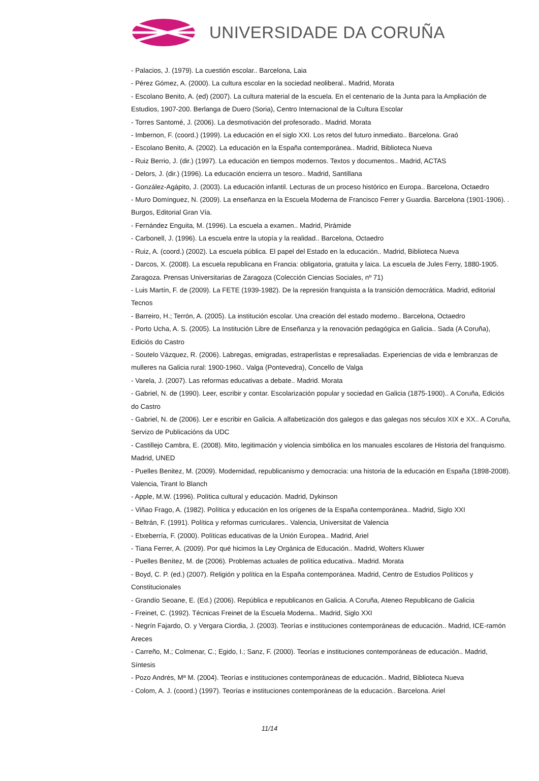UNIVERSIDADE DA CORUÑA
- Palacios, J. (1979). La cuestión escolar.. Barcelona, Laia
- Pérez Gómez, A. (2000). La cultura escolar en la sociedad neoliberal.. Madrid, Morata
- Escolano Benito, A. (ed) (2007). La cultura material de la escuela. En el centenario de la Junta para la Ampliación de Estudios, 1907-200. Berlanga de Duero (Soria), Centro Internacional de la Cultura Escolar
- Torres Santomé, J. (2006). La desmotivación del profesorado.. Madrid. Morata
- Imbernon, F. (coord.) (1999). La educación en el siglo XXI. Los retos del futuro inmediato.. Barcelona. Graó
- Escolano Benito, A. (2002). La educación en la España contemporánea.. Madrid, Biblioteca Nueva
- Ruiz Berrio, J. (dir.) (1997). La educación en tiempos modernos. Textos y documentos.. Madrid, ACTAS
- Delors, J. (dir.) (1996). La educación encierra un tesoro.. Madrid, Santillana
- González-Agápito, J. (2003). La educación infantil. Lecturas de un proceso histórico en Europa.. Barcelona, Octaedro
- Muro Domínguez, N. (2009). La enseñanza en la Escuela Moderna de Francisco Ferrer y Guardia. Barcelona (1901-1906). . Burgos, Editorial Gran Vía.
- Fernández Enguita, M. (1996). La escuela a examen.. Madrid, Pirámide
- Carbonell, J. (1996). La escuela entre la utopía y la realidad.. Barcelona, Octaedro
- Ruiz, A. (coord.) (2002). La escuela pública. El papel del Estado en la educación.. Madrid, Biblioteca Nueva
- Darcos, X. (2008). La escuela republicana en Francia: obligatoria, gratuita y laica. La escuela de Jules Ferry, 1880-1905. Zaragoza. Prensas Universitarias de Zaragoza (Colección Ciencias Sociales, nº 71)
- Luis Martín, F. de (2009). La FETE (1939-1982). De la represión franquista a la transición democrática. Madrid, editorial Tecnos
- Barreiro, H.; Terrón, A. (2005). La institución escolar. Una creación del estado moderno.. Barcelona, Octaedro
- Porto Ucha, A. S. (2005). La Institución Libre de Enseñanza y la renovación pedagógica en Galicia.. Sada (A Coruña), Ediciós do Castro
- Soutelo Vázquez, R. (2006). Labregas, emigradas, estraperlistas e represaliadas. Experiencias de vida e lembranzas de mulleres na Galicia rural: 1900-1960.. Valga (Pontevedra), Concello de Valga
- Varela, J. (2007). Las reformas educativas a debate.. Madrid. Morata
- Gabriel, N. de (1990). Leer, escribir y contar. Escolarización popular y sociedad en Galicia (1875-1900).. A Coruña, Ediciós do Castro
- Gabriel, N. de (2006). Ler e escribir en Galicia. A alfabetización dos galegos e das galegas nos séculos XIX e XX.. A Coruña, Servizo de Publicacións da UDC
- Castillejo Cambra, E. (2008). Mito, legitimación y violencia simbólica en los manuales escolares de Historia del franquismo. Madrid, UNED
- Puelles Benitez, M. (2009). Modernidad, republicanismo y democracia: una historia de la educación en España (1898-2008). Valencia, Tirant lo Blanch
- Apple, M.W. (1996). Política cultural y educación. Madrid, Dykinson
- Viñao Frago, A. (1982). Política y educación en los orígenes de la España contemporánea.. Madrid, Siglo XXI
- Beltrán, F. (1991). Política y reformas curriculares.. Valencia, Universitat de Valencia
- Etxeberría, F. (2000). Políticas educativas de la Unión Europea.. Madrid, Ariel
- Tiana Ferrer, A. (2009). Por qué hicimos la Ley Orgánica de Educación.. Madrid, Wolters Kluwer
- Puelles Benítez, M. de (2006). Problemas actuales de política educativa.. Madrid. Morata
- Boyd, C. P. (ed.) (2007). Religión y política en la España contemporánea. Madrid, Centro de Estudios Políticos y Constitucionales
- Grandío Seoane, E. (Ed.) (2006). República e republicanos en Galicia. A Coruña, Ateneo Republicano de Galicia
- Freinet, C. (1992). Técnicas Freinet de la Escuela Moderna.. Madrid, Siglo XXI
- Negrín Fajardo, O. y Vergara Ciordia, J. (2003). Teorías e instituciones contemporáneas de educación.. Madrid, ICE-ramón Areces
- Carreño, M.; Colmenar, C.; Egido, I.; Sanz, F. (2000). Teorías e instituciones contemporáneas de educación.. Madrid, Síntesis
- Pozo Andrés, Mª M. (2004). Teorías e instituciones contemporáneas de educación.. Madrid, Biblioteca Nueva
- Colom, A. J. (coord.) (1997). Teorías e instituciones contemporáneas de la educación.. Barcelona. Ariel
11/14